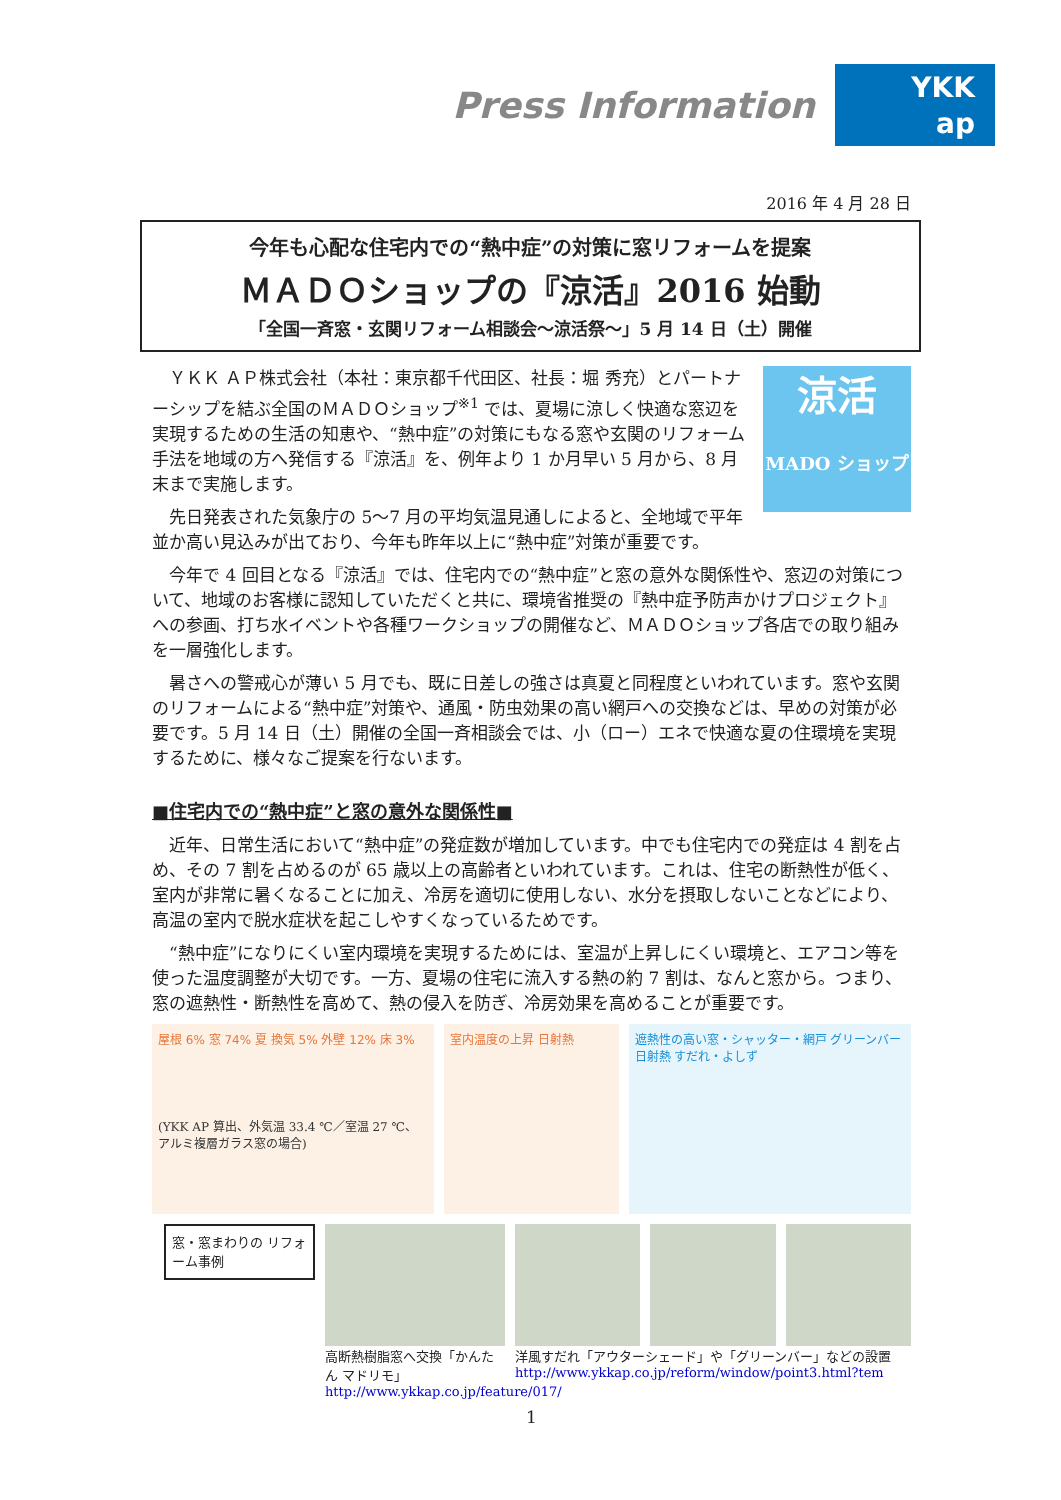Press Information
YKK
ap
2016 年 4 月 28 日
今年も心配な住宅内での“熱中症”の対策に窓リフォームを提案
ＭＡＤＯショップの『涼活』2016 始動
「全国一斉窓・玄関リフォーム相談会～涼活祭～」5 月 14 日（土）開催
涼活
MADO ショップ
ＹＫＫ ＡＰ株式会社（本社：東京都千代田区、社長：堀 秀充）とパートナーシップを結ぶ全国のＭＡＤＯショップ<sup>※1</sup> では、夏場に涼しく快適な窓辺を実現するための生活の知恵や、“熱中症”の対策にもなる窓や玄関のリフォーム手法を地域の方へ発信する『涼活』を、例年より 1 か月早い 5 月から、8 月末まで実施します。
先日発表された気象庁の 5～7 月の平均気温見通しによると、全地域で平年並か高い見込みが出ており、今年も昨年以上に“熱中症”対策が重要です。
今年で 4 回目となる『涼活』では、住宅内での“熱中症”と窓の意外な関係性や、窓辺の対策について、地域のお客様に認知していただくと共に、環境省推奨の『熱中症予防声かけプロジェクト』への参画、打ち水イベントや各種ワークショップの開催など、ＭＡＤＯショップ各店での取り組みを一層強化します。
暑さへの警戒心が薄い 5 月でも、既に日差しの強さは真夏と同程度といわれています。窓や玄関のリフォームによる“熱中症”対策や、通風・防虫効果の高い網戸への交換などは、早めの対策が必要です。5 月 14 日（土）開催の全国一斉相談会では、小（ロー）エネで快適な夏の住環境を実現するために、様々なご提案を行ないます。
■住宅内での“熱中症”と窓の意外な関係性■
近年、日常生活において“熱中症”の発症数が増加しています。中でも住宅内での発症は 4 割を占め、その 7 割を占めるのが 65 歳以上の高齢者といわれています。これは、住宅の断熱性が低く、室内が非常に暑くなることに加え、冷房を適切に使用しない、水分を摂取しないことなどにより、高温の室内で脱水症状を起こしやすくなっているためです。
“熱中症”になりにくい室内環境を実現するためには、室温が上昇しにくい環境と、エアコン等を使った温度調整が大切です。一方、夏場の住宅に流入する熱の約 7 割は、なんと窓から。つまり、窓の遮熱性・断熱性を高めて、熱の侵入を防ぎ、冷房効果を高めることが重要です。
屋根 6% 窓 74% 夏 換気 5% 外壁 12% 床 3%
(YKK AP 算出、外気温 33.4 ℃／室温 27 ℃、アルミ複層ガラス窓の場合)
室内温度の上昇 日射熱 遮熱性の高い窓・シャッター・網戸 グリーンバー 日射熱 すだれ・よしず
窓・窓まわりの リフォーム事例
高断熱樹脂窓へ交換「かんたん マドリモ」
http://www.ykkap.co.jp/feature/017/
洋風すだれ「アウターシェード」や「グリーンバー」などの設置
http://www.ykkap.co.jp/reform/window/point3.html?tem
1